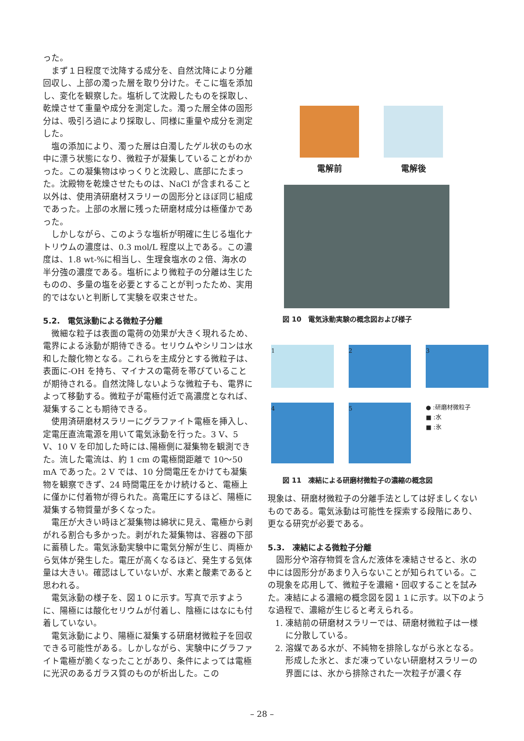った。
まず１日程度で沈降する成分を、自然沈降により分離回収し、上部の濁った層を取り分けた。そこに塩を添加し、変化を観察した。塩析して沈殿したものを採取し、乾燥させて重量や成分を測定した。濁った層全体の固形分は、吸引ろ過により採取し、同様に重量や成分を測定した。
塩の添加により、濁った層は白濁したゲル状のもの水中に漂う状態になり、微粒子が凝集していることがわかった。この凝集物はゆっくりと沈殿し、底部にたまった。沈殿物を乾燥させたものは、NaCl が含まれること以外は、使用済研磨材スラリーの固形分とほぼ同じ組成であった。上部の水層に残った研磨材成分は極僅かであった。
しかしながら、このような塩析が明確に生じる塩化ナトリウムの濃度は、0.3 mol/L 程度以上である。この濃度は、1.8 wt-%に相当し、生理食塩水の２倍、海水の半分強の濃度である。塩析により微粒子の分離は生じたものの、多量の塩を必要とすることが判ったため、実用的ではないと判断して実験を収束させた。
5.2.　電気泳動による微粒子分離
微細な粒子は表面の電荷の効果が大きく現れるため、電界による泳動が期待できる。セリウムやシリコンは水和した酸化物となる。これらを主成分とする微粒子は、表面に-OH を持ち、マイナスの電荷を帯びていることが期待される。自然沈降しないような微粒子も、電界によって移動する。微粒子が電極付近で高濃度となれば、凝集することも期待できる。
使用済研磨材スラリーにグラファイト電極を挿入し、定電圧直流電源を用いて電気泳動を行った。3 V、5 V、10 V を印加した時には､陽極側に凝集物を観測できた。流した電流は、約 1 cm の電極間距離で 10～50 mA であった。2 V では、10 分間電圧をかけても凝集物を観察できず、24 時間電圧をかけ続けると、電極上に僅かに付着物が得られた。高電圧にするほど、陽極に凝集する物質量が多くなった。
電圧が大きい時ほど凝集物は綿状に見え、電極から剥がれる割合も多かった。剥がれた凝集物は、容器の下部に蓄積した。電気泳動実験中に電気分解が生じ、両極から気体が発生した。電圧が高くなるほど、発生する気体量は大きい。確認はしていないが、水素と酸素であると思われる。
電気泳動の様子を、図１０に示す。写真で示すように、陽極には酸化セリウムが付着し、陰極にはなにも付着していない。
電気泳動により、陽極に凝集する研磨材微粒子を回収できる可能性がある。しかしながら、実験中にグラファイト電極が脆くなったことがあり、条件によっては電極に光沢のあるガラス質のものが析出した。この
電解前
電解後
図 10　電気泳動実験の概念図および様子
1
2
3
4
5
● :研磨材微粒子
■ :水
■ :氷
図 11　凍結による研磨材微粒子の濃縮の概念図
現象は、研磨材微粒子の分離手法としては好ましくないものである。電気泳動は可能性を探索する段階にあり、更なる研究が必要である。
5.3.　凍結による微粒子分離
固形分や溶存物質を含んだ液体を凍結させると、氷の中には固形分があまり入らないことが知られている。この現象を応用して、微粒子を濃縮・回収することを試みた。凍結による濃縮の概念図を図１１に示す。以下のような過程で、濃縮が生じると考えられる。
1. 凍結前の研磨材スラリーでは、研磨材微粒子は一様に分散している。
2. 溶媒である水が、不純物を排除しながら氷となる。形成した氷と、まだ凍っていない研磨材スラリーの界面には、氷から排除された一次粒子が濃く存
– 28 –